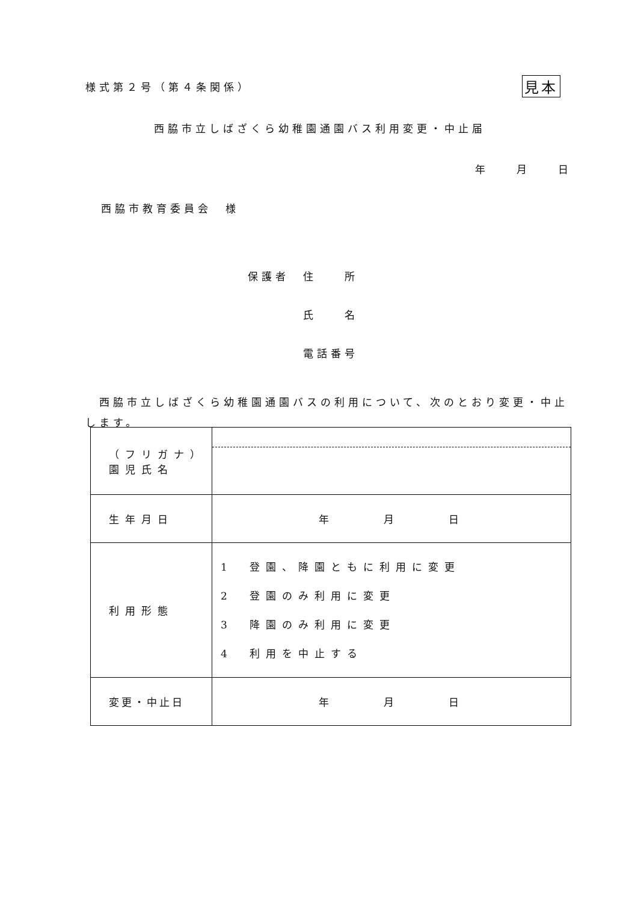様式第２号（第４条関係） 見本
西脇市立しばざくら幼稚園通園バス利用変更・中止届
年　　月　　日
西脇市教育委員会　様
保護者　住　　所
　　　　氏　　名
　　　　電話番号
　西脇市立しばざくら幼稚園通園バスの利用について、次のとおり変更・中止します。
| （フリガナ） 園児氏名 | |
| 生年月日 | 年 月 日 |
| 利用形態 | 1 登園、降園ともに利用に変更 2 登園のみ利用に変更 3 降園のみ利用に変更 4 利用を中止する |
| 変更・中止日 | 年 月 日 |